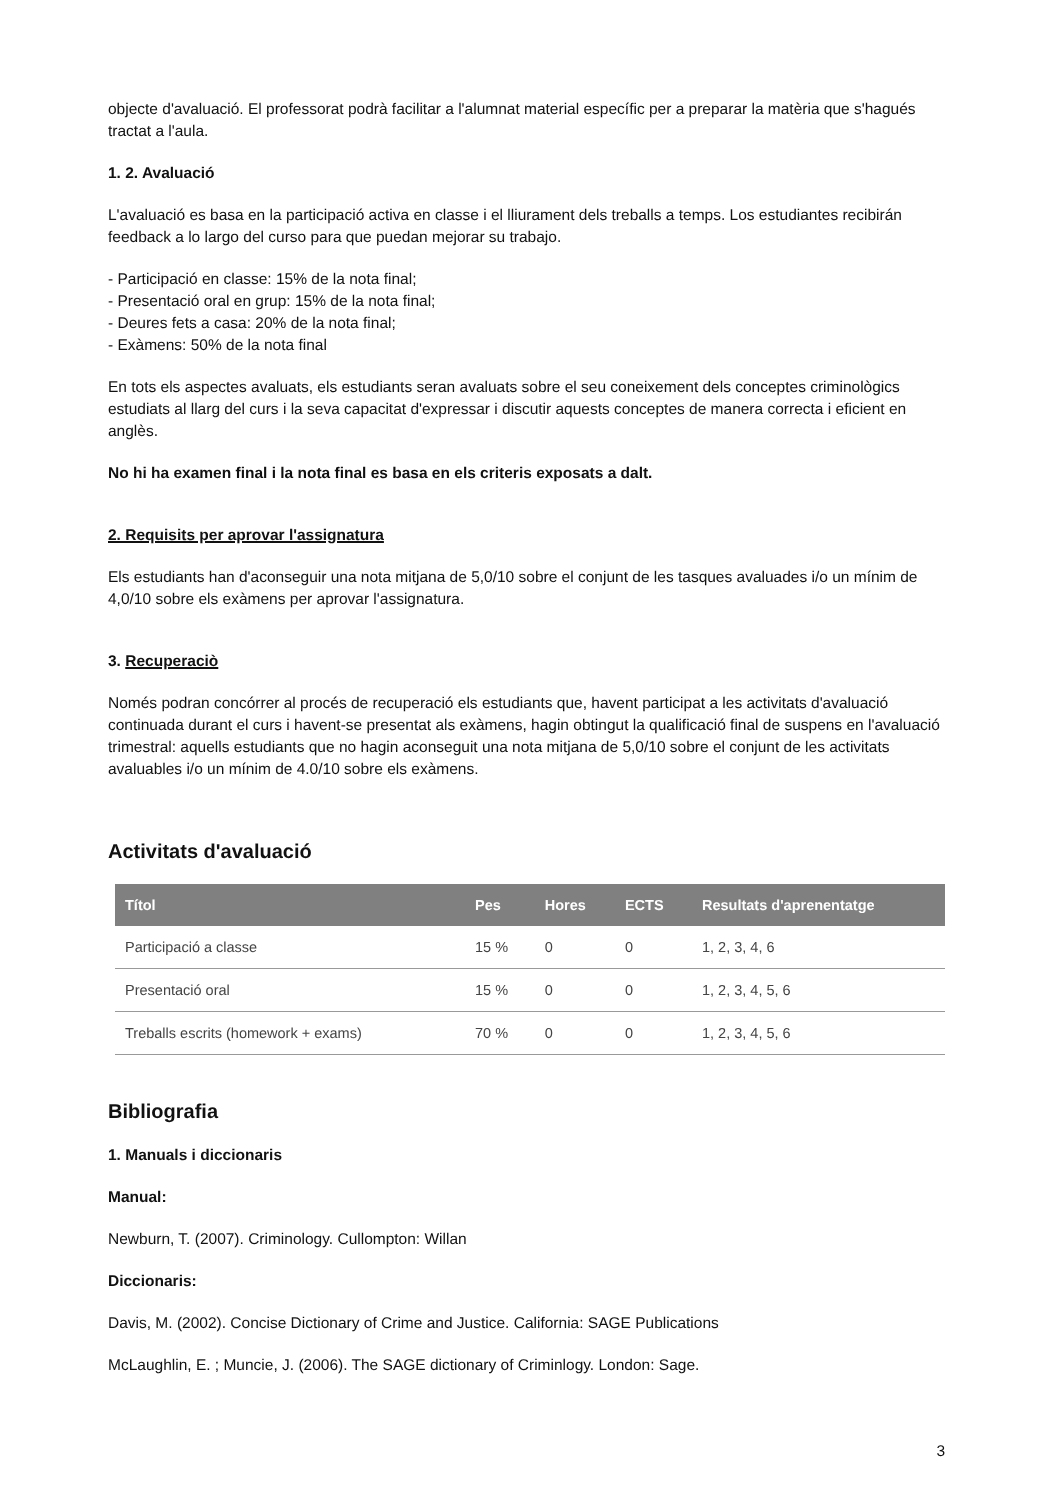objecte d'avaluació. El professorat podrà facilitar a l'alumnat material específic per a preparar la matèria que s'hagués tractat a l'aula.
1. 2. Avaluació
L'avaluació es basa en la participació activa en classe i el lliurament dels treballs a temps. Los estudiantes recibirán feedback a lo largo del curso para que puedan mejorar su trabajo.
- Participació en classe: 15% de la nota final;
- Presentació oral en grup: 15% de la nota final;
- Deures fets a casa: 20% de la nota final;
- Exàmens: 50% de la nota final
En tots els aspectes avaluats, els estudiants seran avaluats sobre el seu coneixement dels conceptes criminològics estudiats al llarg del curs i la seva capacitat d'expressar i discutir aquests conceptes de manera correcta i eficient en anglès.
No hi ha examen final i la nota final es basa en els criteris exposats a dalt.
2. Requisits per aprovar l'assignatura
Els estudiants han d'aconseguir una nota mitjana de 5,0/10 sobre el conjunt de les tasques avaluades i/o un mínim de 4,0/10 sobre els exàmens per aprovar l'assignatura.
3. Recuperaciò
Només podran concórrer al procés de recuperació els estudiants que, havent participat a les activitats d'avaluació continuada durant el curs i havent-se presentat als exàmens, hagin obtingut la qualificació final de suspens en l'avaluació trimestral: aquells estudiants que no hagin aconseguit una nota mitjana de 5,0/10 sobre el conjunt de les activitats avaluables i/o un mínim de 4.0/10 sobre els exàmens.
Activitats d'avaluació
| Títol | Pes | Hores | ECTS | Resultats d'aprenentatge |
| --- | --- | --- | --- | --- |
| Participació a classe | 15 % | 0 | 0 | 1, 2, 3, 4, 6 |
| Presentació oral | 15 % | 0 | 0 | 1, 2, 3, 4, 5, 6 |
| Treballs escrits (homework + exams) | 70 % | 0 | 0 | 1, 2, 3, 4, 5, 6 |
Bibliografia
1. Manuals i diccionaris
Manual:
Newburn, T. (2007). Criminology. Cullompton: Willan
Diccionaris:
Davis, M. (2002). Concise Dictionary of Crime and Justice. California: SAGE Publications
McLaughlin, E. ; Muncie, J. (2006). The SAGE dictionary of Criminlogy. London: Sage.
3